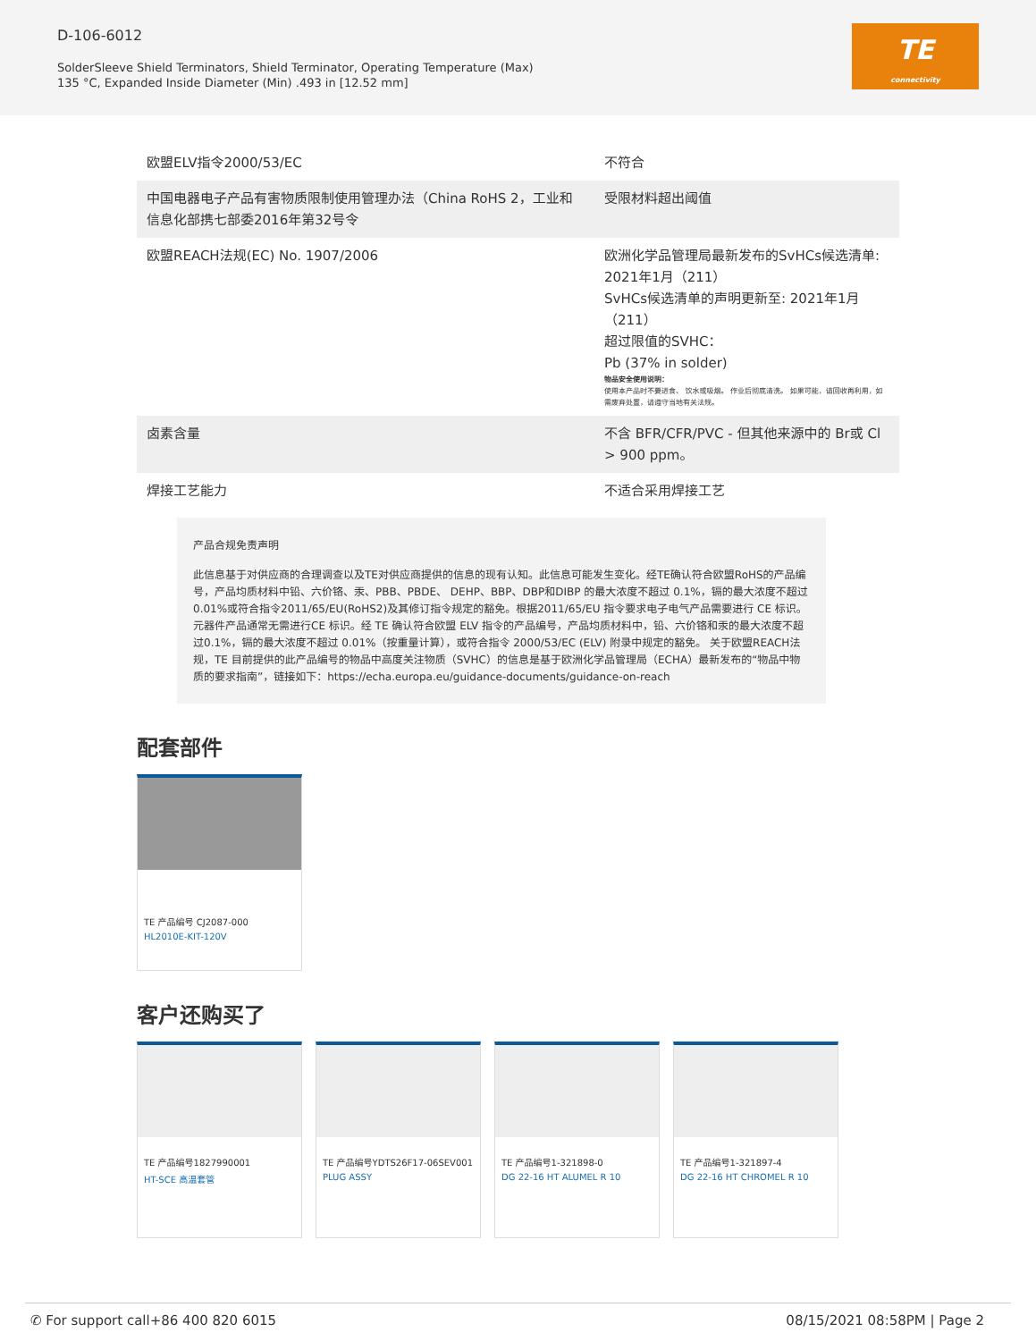D-106-6012
SolderSleeve Shield Terminators, Shield Terminator, Operating Temperature (Max)
135 °C, Expanded Inside Diameter (Min) .493 in [12.52 mm]
TE
connectivity
| 欧盟ELV指令2000/53/EC | 不符合 |
| 中国电器电子产品有害物质限制使用管理办法（China RoHS 2，工业和信息化部携七部委2016年第32号令 | 受限材料超出阈值 |
| 欧盟REACH法规(EC) No. 1907/2006 | 欧洲化学品管理局最新发布的SvHCs候选清单: 2021年1月（211） SvHCs候选清单的声明更新至: 2021年1月（211） 超过限值的SVHC： Pb (37% in solder) 物品安全使用说明： 使用本产品时不要进食、 饮水或吸烟。 作业后彻底清洗。 如果可能，请回收再利用，如需废弃处置，请遵守当地有关法规。 |
| 卤素含量 | 不含 BFR/CFR/PVC - 但其他来源中的 Br或 Cl > 900 ppm。 |
| 焊接工艺能力 | 不适合采用焊接工艺 |
产品合规免责声明
此信息基于对供应商的合理调查以及TE对供应商提供的信息的现有认知。此信息可能发生变化。经TE确认符合欧盟RoHS的产品编号，产品均质材料中铅、六价铬、汞、PBB、PBDE、 DEHP、BBP、DBP和DIBP 的最大浓度不超过 0.1%，镉的最大浓度不超过 0.01%或符合指令2011/65/EU(RoHS2)及其修订指令规定的豁免。根据2011/65/EU 指令要求电子电气产品需要进行 CE 标识。元器件产品通常无需进行CE 标识。经 TE 确认符合欧盟 ELV 指令的产品编号，产品均质材料中，铅、六价铬和汞的最大浓度不超过0.1%，镉的最大浓度不超过 0.01%（按重量计算），或符合指令 2000/53/EC (ELV) 附录中规定的豁免。 关于欧盟REACH法规，TE 目前提供的此产品编号的物品中高度关注物质（SVHC）的信息是基于欧洲化学品管理局（ECHA）最新发布的“物品中物质的要求指南”，链接如下：https://echa.europa.eu/guidance-documents/guidance-on-reach
配套部件
TE 产品编号 CJ2087-000
HL2010E-KIT-120V
客户还购买了
TE 产品编号1827990001
HT-SCE 高温套管
TE 产品编号YDTS26F17-06SEV001
PLUG ASSY
TE 产品编号1-321898-0
DG 22-16 HT ALUMEL R 10
TE 产品编号1-321897-4
DG 22-16 HT CHROMEL R 10
✆ For support call+86 400 820 6015 08/15/2021 08:58PM | Page 2